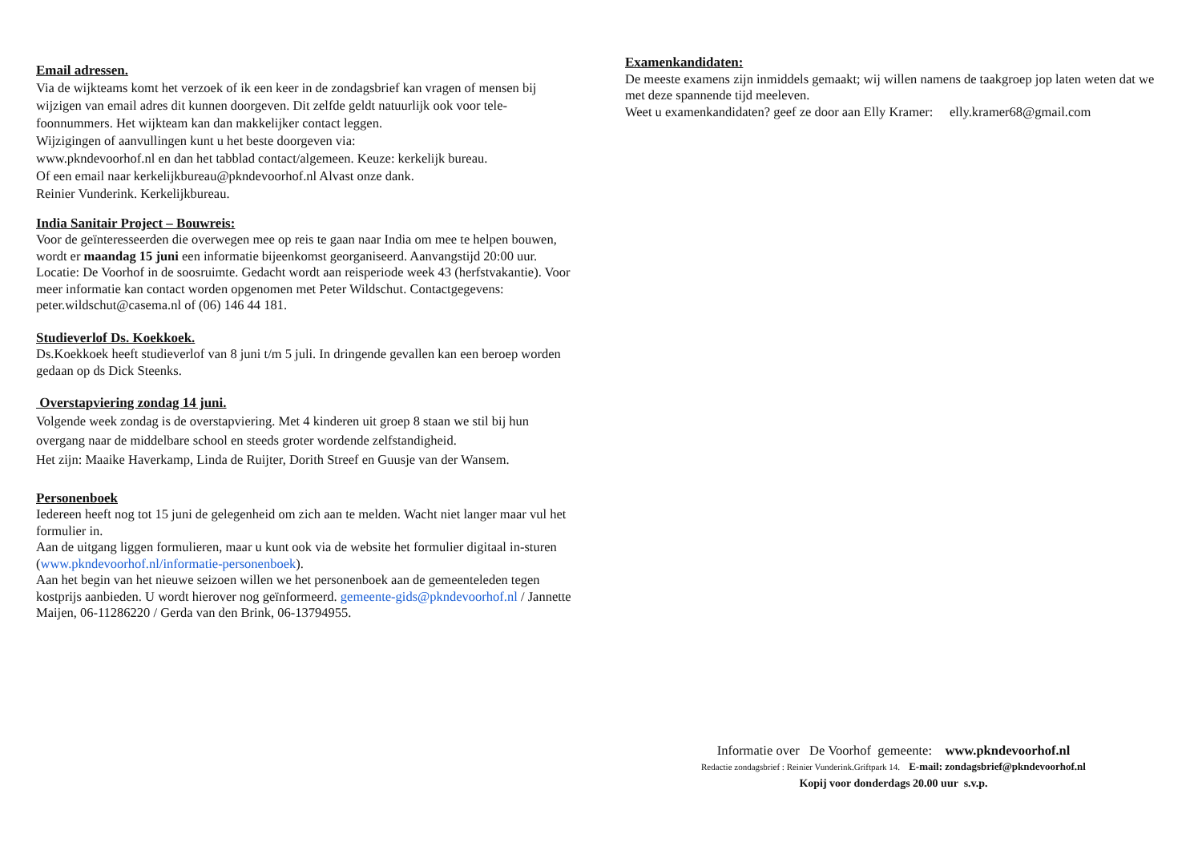Email adressen.
Via de wijkteams komt het verzoek of ik een keer in de zondagsbrief kan vragen of mensen bij wijzigen van email adres dit kunnen doorgeven. Dit zelfde geldt natuurlijk ook voor tele-foonnummers. Het wijkteam kan dan makkelijker contact leggen.
Wijzigingen of aanvullingen kunt u het beste doorgeven via:
www.pkndevoorhof.nl en dan het tabblad contact/algemeen. Keuze: kerkelijk bureau.
Of een email naar kerkelijkbureau@pkndevoorhof.nl Alvast onze dank.
Reinier Vunderink. Kerkelijkbureau.
India Sanitair Project – Bouwreis:
Voor de geïnteresseerden die overwegen mee op reis te gaan naar India om mee te helpen bouwen, wordt er maandag 15 juni een informatie bijeenkomst georganiseerd. Aanvangstijd 20:00 uur. Locatie: De Voorhof in de soosruimte. Gedacht wordt aan reisperiode week 43 (herfstvakantie). Voor meer informatie kan contact worden opgenomen met Peter Wildschut. Contactgegevens: peter.wildschut@casema.nl of (06) 146 44 181.
Studieverlof Ds. Koekkoek.
Ds.Koekkoek heeft studieverlof van 8 juni t/m 5 juli. In dringende gevallen kan een beroep worden gedaan op ds Dick Steenks.
Overstapviering zondag 14 juni.
Volgende week zondag is de overstapviering. Met 4 kinderen uit groep 8 staan we stil bij hun overgang naar de middelbare school en steeds groter wordende zelfstandigheid.
Het zijn: Maaike Haverkamp, Linda de Ruijter, Dorith Streef en Guusje van der Wansem.
Personenboek
Iedereen heeft nog tot 15 juni de gelegenheid om zich aan te melden. Wacht niet langer maar vul het formulier in.
Aan de uitgang liggen formulieren, maar u kunt ook via de website het formulier digitaal in-sturen (www.pkndevoorhof.nl/informatie-personenboek).
Aan het begin van het nieuwe seizoen willen we het personenboek aan de gemeenteleden tegen kostprijs aanbieden. U wordt hierover nog geïnformeerd. gemeente-gids@pkndevoorhof.nl / Jannette Maijen, 06-11286220 / Gerda van den Brink, 06-13794955.
Examenkandidaten:
De meeste examens zijn inmiddels gemaakt; wij willen namens de taakgroep jop laten weten dat we met deze spannende tijd meeleven.
Weet u examenkandidaten? geef ze door aan Elly Kramer: elly.kramer68@gmail.com
Informatie over De Voorhof gemeente: www.pkndevoorhof.nl
Redactie zondagsbrief : Reinier Vunderink.Griftpark 14. E-mail: zondagsbrief@pkndevoorhof.nl
Kopij voor donderdags 20.00 uur s.v.p.